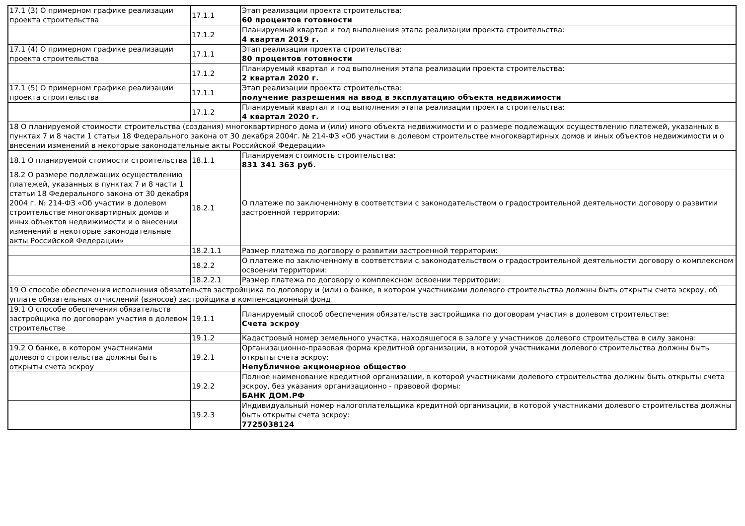| 17.1 (3) О примерном графике реализации проекта строительства | 17.1.1 | Этап реализации проекта строительства: 60 процентов готовности |
| | 17.1.2 | Планируемый квартал и год выполнения этапа реализации проекта строительства: 4 квартал 2019 г. |
| 17.1 (4) О примерном графике реализации проекта строительства | 17.1.1 | Этап реализации проекта строительства: 80 процентов готовности |
| | 17.1.2 | Планируемый квартал и год выполнения этапа реализации проекта строительства: 2 квартал 2020 г. |
| 17.1 (5) О примерном графике реализации проекта строительства | 17.1.1 | Этап реализации проекта строительства: получение разрешения на ввод в эксплуатацию объекта недвижимости |
| | 17.1.2 | Планируемый квартал и год выполнения этапа реализации проекта строительства: 4 квартал 2020 г. |
| 18 О планируемой стоимости строительства (создания) многоквартирного дома и (или) иного объекта недвижимости и о размере подлежащих осуществлению платежей, указанных в пунктах 7 и 8 части 1 статьи 18 Федерального закона от 30 декабря 2004г. № 214-ФЗ «Об участии в долевом строительстве многоквартирных домов и иных объектов недвижимости и о внесении изменений в некоторые законодательные акты Российской Федерации» | | |
| 18.1 О планируемой стоимости строительства | 18.1.1 | Планируемая стоимость строительства: 831 341 363 руб. |
| 18.2 О размере подлежащих осуществлению платежей, указанных в пунктах 7 и 8 части 1 статьи 18 Федерального закона от 30 декабря 2004 г. № 214-ФЗ «Об участии в долевом строительстве многоквартирных домов и иных объектов недвижимости и о внесении изменений в некоторые законодательные акты Российской Федерации» | 18.2.1 | О платеже по заключенному в соответствии с законодательством о градостроительной деятельности договору о развитии застроенной территории: |
| | 18.2.1.1 | Размер платежа по договору о развитии застроенной территории: |
| | 18.2.2 | О платеже по заключенному в соответствии с законодательством о градостроительной деятельности договору о комплексном освоении территории: |
| | 18.2.2.1 | Размер платежа по договору о комплексном освоении территории: |
| 19 О способе обеспечения исполнения обязательств застройщика по договору и (или) о банке, в котором участниками долевого строительства должны быть открыты счета эскроу, об уплате обязательных отчислений (взносов) застройщика в компенсационный фонд | | |
| 19.1 О способе обеспечения обязательств застройщика по договорам участия в долевом строительстве | 19.1.1 | Планируемый способ обеспечения обязательств застройщика по договорам участия в долевом строительстве: Счета эскроу |
| | 19.1.2 | Кадастровый номер земельного участка, находящегося в залоге у участников долевого строительства в силу закона: |
| 19.2 О банке, в котором участниками долевого строительства должны быть открыты счета эскроу | 19.2.1 | Организационно-правовая форма кредитной организации, в которой участниками долевого строительства должны быть открыты счета эскроу: Непубличное акционерное общество |
| | 19.2.2 | Полное наименование кредитной организации, в которой участниками долевого строительства должны быть открыты счета эскроу, без указания организационно - правовой формы: БАНК ДОМ.РФ |
| | 19.2.3 | Индивидуальный номер налогоплательщика кредитной организации, в которой участниками долевого строительства должны быть открыты счета эскроу: 7725038124 |